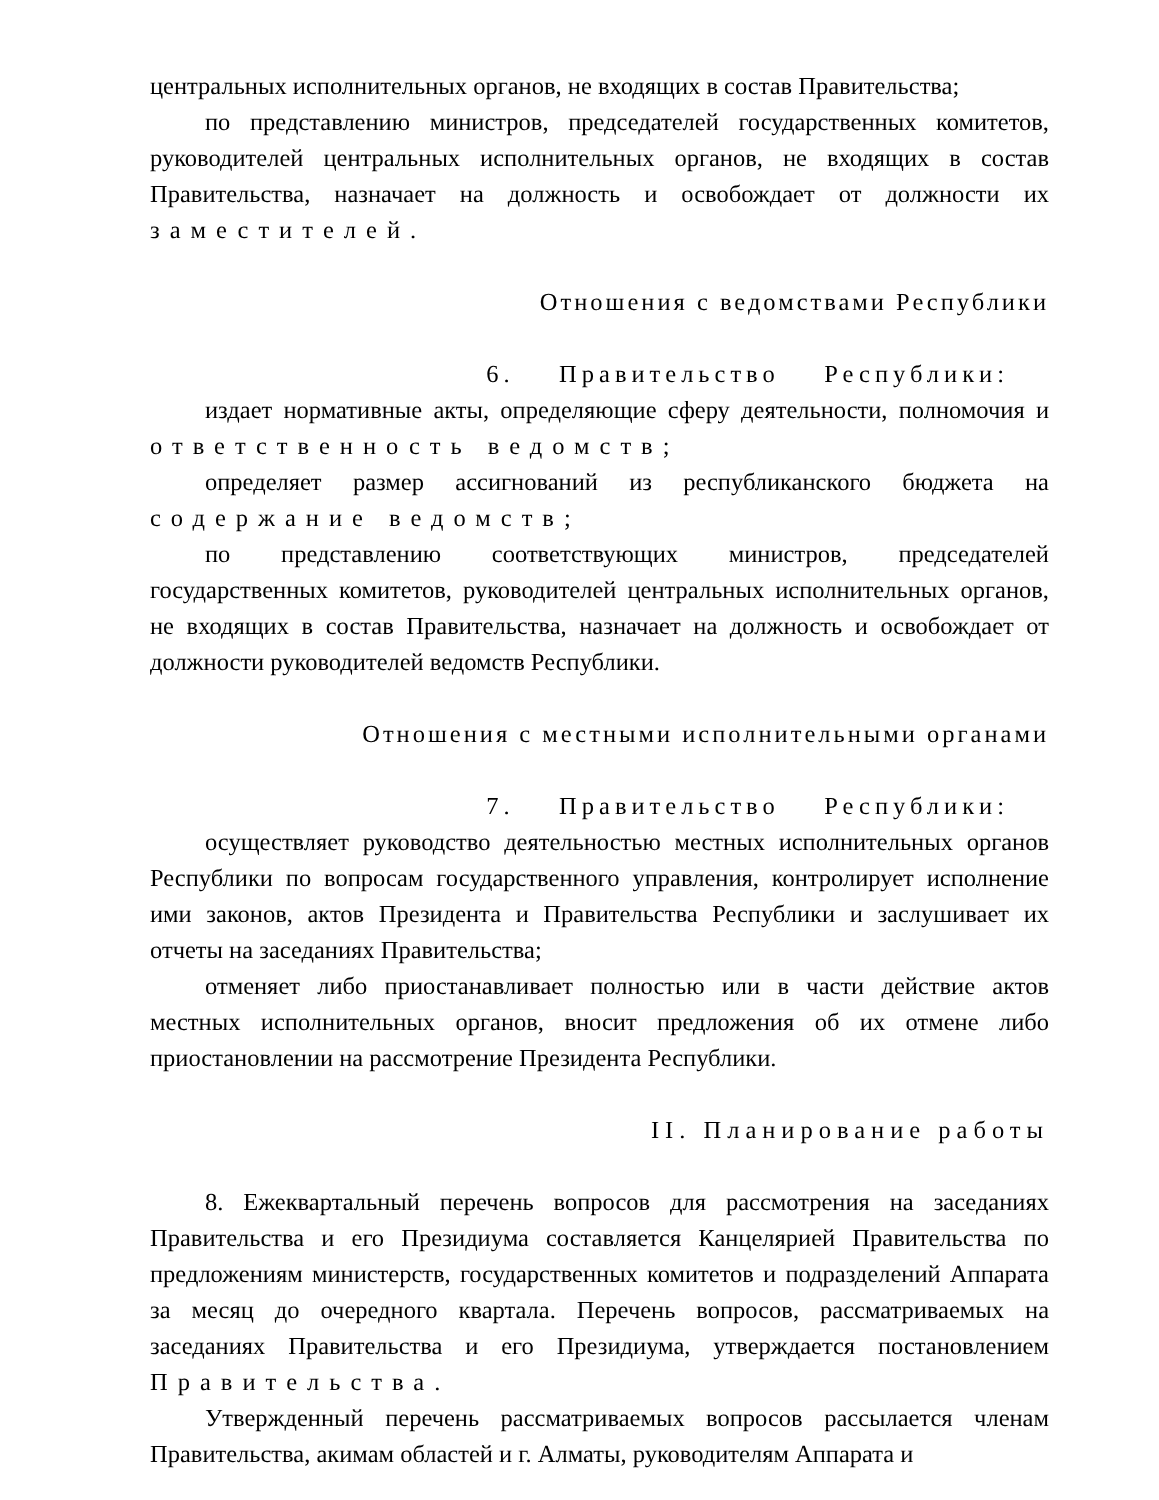центральных исполнительных органов, не входящих в состав Правительства;
по представлению министров, председателей государственных комитетов, руководителей центральных исполнительных органов, не входящих в состав Правительства, назначает на должность и освобождает от должности их заместителей.
Отношения с ведомствами Республики
6. Правительство Республики:
издает нормативные акты, определяющие сферу деятельности, полномочия и ответственность ведомств;
определяет размер ассигнований из республиканского бюджета на содержание ведомств;
по представлению соответствующих министров, председателей государственных комитетов, руководителей центральных исполнительных органов, не входящих в состав Правительства, назначает на должность и освобождает от должности руководителей ведомств Республики.
Отношения с местными исполнительными органами
7. Правительство Республики:
осуществляет руководство деятельностью местных исполнительных органов Республики по вопросам государственного управления, контролирует исполнение ими законов, актов Президента и Правительства Республики и заслушивает их отчеты на заседаниях Правительства;
отменяет либо приостанавливает полностью или в части действие актов местных исполнительных органов, вносит предложения об их отмене либо приостановлении на рассмотрение Президента Республики.
II. Планирование работы
8. Ежеквартальный перечень вопросов для рассмотрения на заседаниях Правительства и его Президиума составляется Канцелярией Правительства по предложениям министерств, государственных комитетов и подразделений Аппарата за месяц до очередного квартала. Перечень вопросов, рассматриваемых на заседаниях Правительства и его Президиума, утверждается постановлением Правительства.
Утвержденный перечень рассматриваемых вопросов рассылается членам Правительства, акимам областей и г. Алматы, руководителям Аппарата и